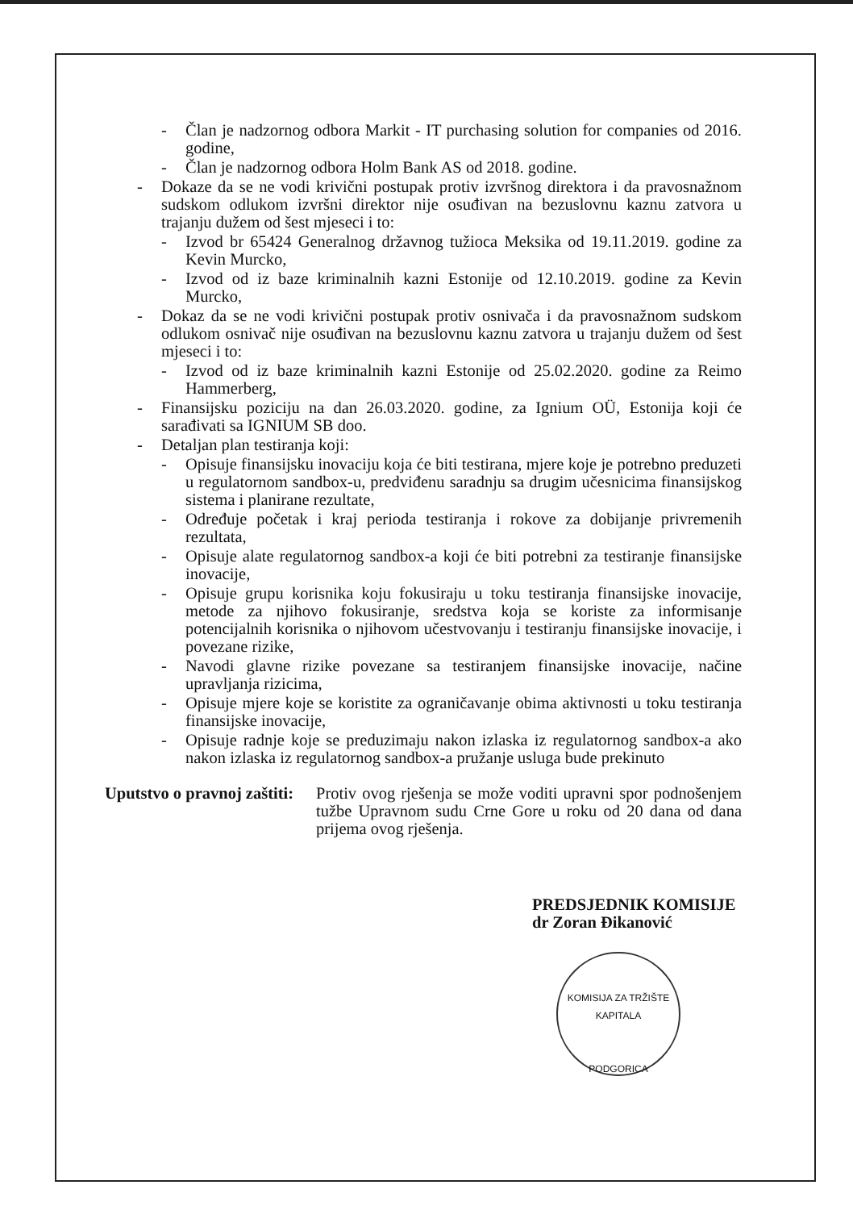- Član je nadzornog odbora Markit - IT purchasing solution for companies od 2016. godine,
- Član je nadzornog odbora Holm Bank AS od 2018. godine.
- Dokaze da se ne vodi krivični postupak protiv izvršnog direktora i da pravosnažnom sudskom odlukom izvršni direktor nije osuđivan na bezuslovnu kaznu zatvora u trajanju dužem od šest mjeseci i to:
- Izvod br 65424 Generalnog državnog tužioca Meksika od 19.11.2019. godine za Kevin Murcko,
- Izvod od iz baze kriminalnih kazni Estonije od 12.10.2019. godine za Kevin Murcko,
- Dokaz da se ne vodi krivični postupak protiv osnivača i da pravosnažnom sudskom odlukom osnivač nije osuđivan na bezuslovnu kaznu zatvora u trajanju dužem od šest mjeseci i to:
- Izvod od iz baze kriminalnih kazni Estonije od 25.02.2020. godine za Reimo Hammerberg,
- Finansijsku poziciju na dan 26.03.2020. godine, za Ignium OÜ, Estonija koji će sarađivati sa IGNIUM SB doo.
- Detaljan plan testiranja koji:
- Opisuje finansijsku inovaciju koja će biti testirana, mjere koje je potrebno preduzeti u regulatornom sandbox-u, predviđenu saradnju sa drugim učesnicima finansijskog sistema i planirane rezultate,
- Određuje početak i kraj perioda testiranja i rokove za dobijanje privremenih rezultata,
- Opisuje alate regulatornog sandbox-a koji će biti potrebni za testiranje finansijske inovacije,
- Opisuje grupu korisnika koju fokusiraju u toku testiranja finansijske inovacije, metode za njihovo fokusiranje, sredstva koja se koriste za informisanje potencijalnih korisnika o njihovom učestvovanju i testiranju finansijske inovacije, i povezane rizike,
- Navodi glavne rizike povezane sa testiranjem finansijske inovacije, načine upravljanja rizicima,
- Opisuje mjere koje se koristite za ograničavanje obima aktivnosti u toku testiranja finansijske inovacije,
- Opisuje radnje koje se preduzimaju nakon izlaska iz regulatornog sandbox-a ako nakon izlaska iz regulatornog sandbox-a pružanje usluga bude prekinuto
Uputstvo o pravnoj zaštiti: Protiv ovog rješenja se može voditi upravni spor podnošenjem tužbe Upravnom sudu Crne Gore u roku od 20 dana od dana prijema ovog rješenja.
PREDSJEDNIK KOMISIJE
dr Zoran Đikanović
KOMISIJA ZA TRŽIŠTE KAPITALA
PODGORICA